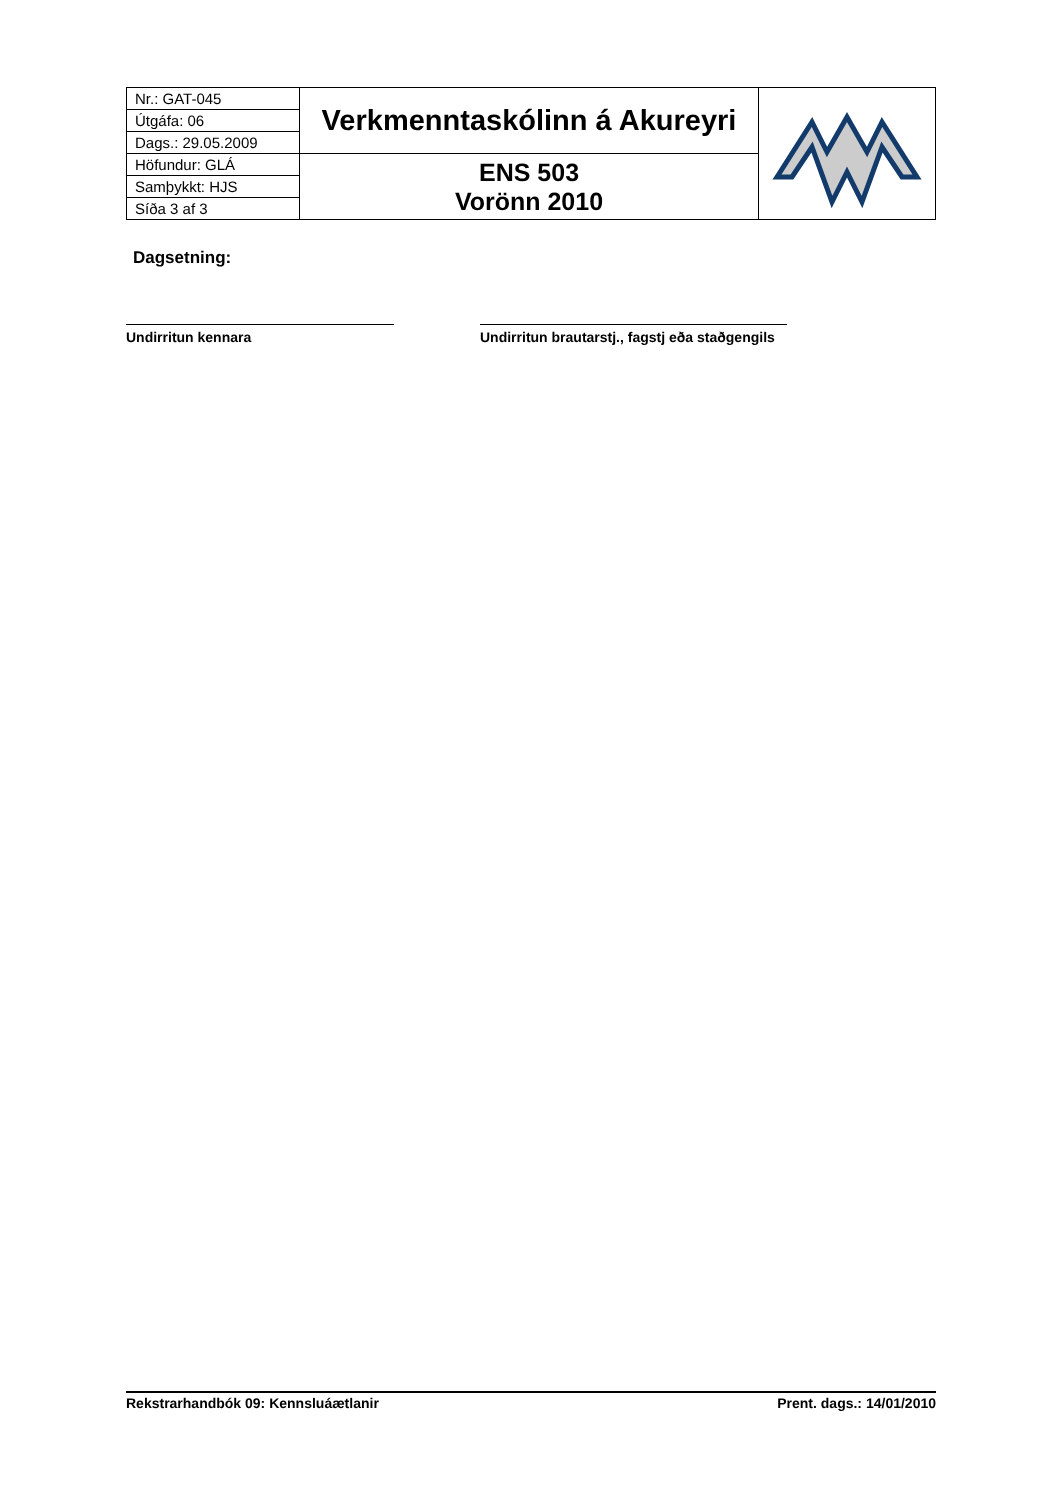| Nr.: GAT-045 | Verkmenntaskólinn á Akureyri | |
| Útgáfa: 06 | | |
| Dags.: 29.05.2009 | | |
| Höfundur: GLÁ | ENS 503 Vorönn 2010 | |
| Samþykkt: HJS | | |
| Síða 3 af 3 | | |
Dagsetning:
Undirritun kennara
Undirritun brautarstj., fagstj eða staðgengils
Rekstrarhandbók 09: Kennsluáætlanir Prent. dags.: 14/01/2010